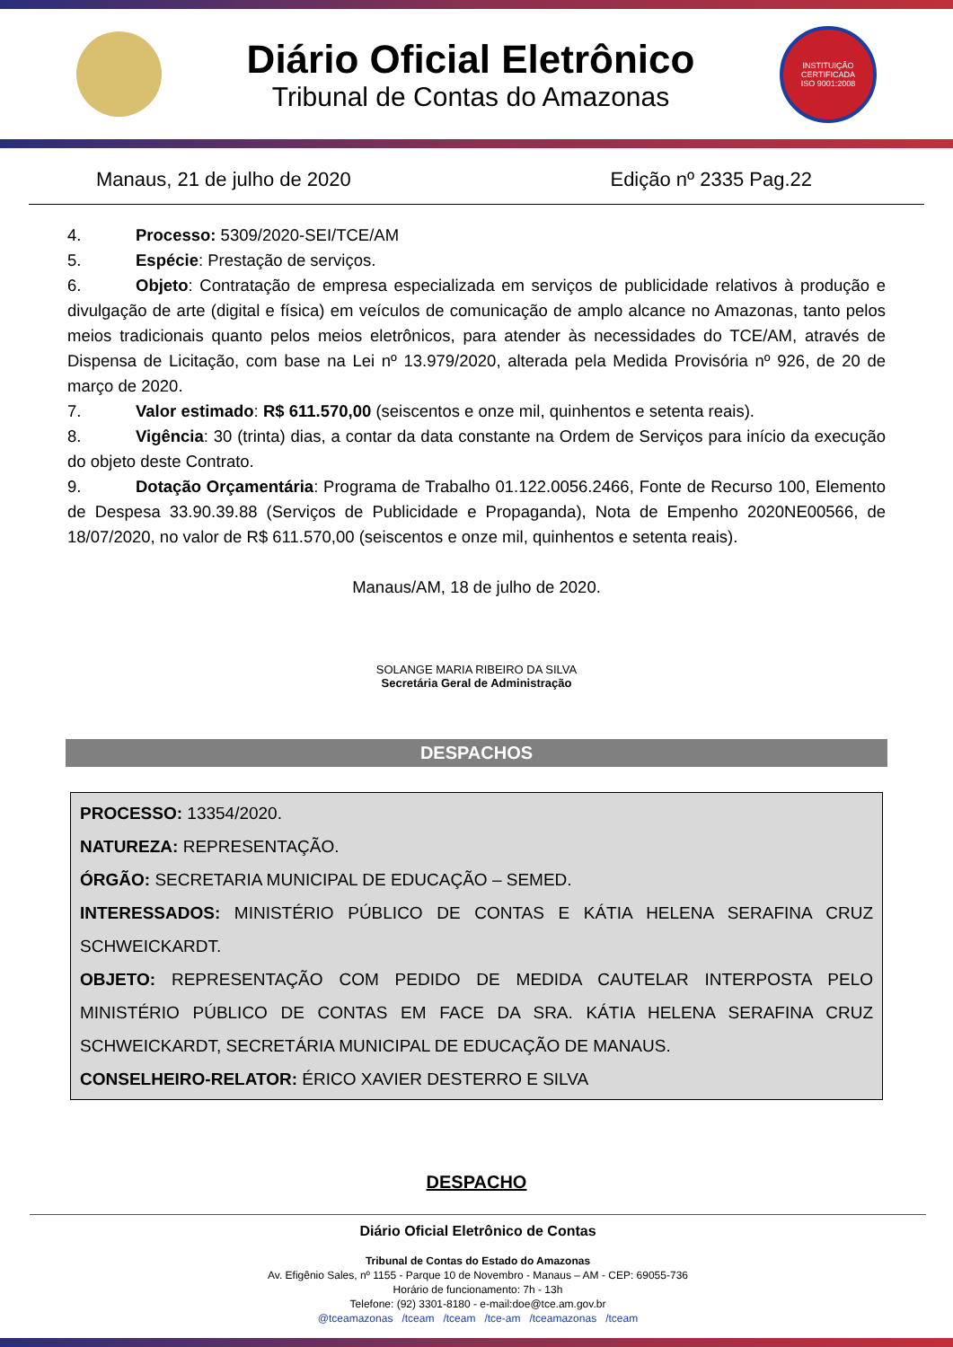Diário Oficial Eletrônico
Tribunal de Contas do Amazonas
INSTITUIÇÃO
CERTIFICADA
ISO 9001:2008
Manaus, 21 de julho de 2020 Edição nº 2335 Pag.22
4. Processo: 5309/2020-SEI/TCE/AM
5. Espécie: Prestação de serviços.
6. Objeto: Contratação de empresa especializada em serviços de publicidade relativos à produção e divulgação de arte (digital e física) em veículos de comunicação de amplo alcance no Amazonas, tanto pelos meios tradicionais quanto pelos meios eletrônicos, para atender às necessidades do TCE/AM, através de Dispensa de Licitação, com base na Lei nº 13.979/2020, alterada pela Medida Provisória nº 926, de 20 de março de 2020.
7. Valor estimado: R$ 611.570,00 (seiscentos e onze mil, quinhentos e setenta reais).
8. Vigência: 30 (trinta) dias, a contar da data constante na Ordem de Serviços para início da execução do objeto deste Contrato.
9. Dotação Orçamentária: Programa de Trabalho 01.122.0056.2466, Fonte de Recurso 100, Elemento de Despesa 33.90.39.88 (Serviços de Publicidade e Propaganda), Nota de Empenho 2020NE00566, de 18/07/2020, no valor de R$ 611.570,00 (seiscentos e onze mil, quinhentos e setenta reais).
Manaus/AM, 18 de julho de 2020.
SOLANGE MARIA RIBEIRO DA SILVA
Secretária Geral de Administração
DESPACHOS
PROCESSO: 13354/2020.
NATUREZA: REPRESENTAÇÃO.
ÓRGÃO: SECRETARIA MUNICIPAL DE EDUCAÇÃO – SEMED.
INTERESSADOS: MINISTÉRIO PÚBLICO DE CONTAS E KÁTIA HELENA SERAFINA CRUZ SCHWEICKARDT.
OBJETO: REPRESENTAÇÃO COM PEDIDO DE MEDIDA CAUTELAR INTERPOSTA PELO MINISTÉRIO PÚBLICO DE CONTAS EM FACE DA SRA. KÁTIA HELENA SERAFINA CRUZ SCHWEICKARDT, SECRETÁRIA MUNICIPAL DE EDUCAÇÃO DE MANAUS.
CONSELHEIRO-RELATOR: ÉRICO XAVIER DESTERRO E SILVA
DESPACHO
Diário Oficial Eletrônico de Contas
Tribunal de Contas do Estado do Amazonas
Av. Efigênio Sales, nº 1155 - Parque 10 de Novembro - Manaus – AM - CEP: 69055-736
Horário de funcionamento: 7h - 13h
Telefone: (92) 3301-8180 - e-mail:doe@tce.am.gov.br
@tceamazonas /tceam /tceam /tce-am /tceamazonas /tceam